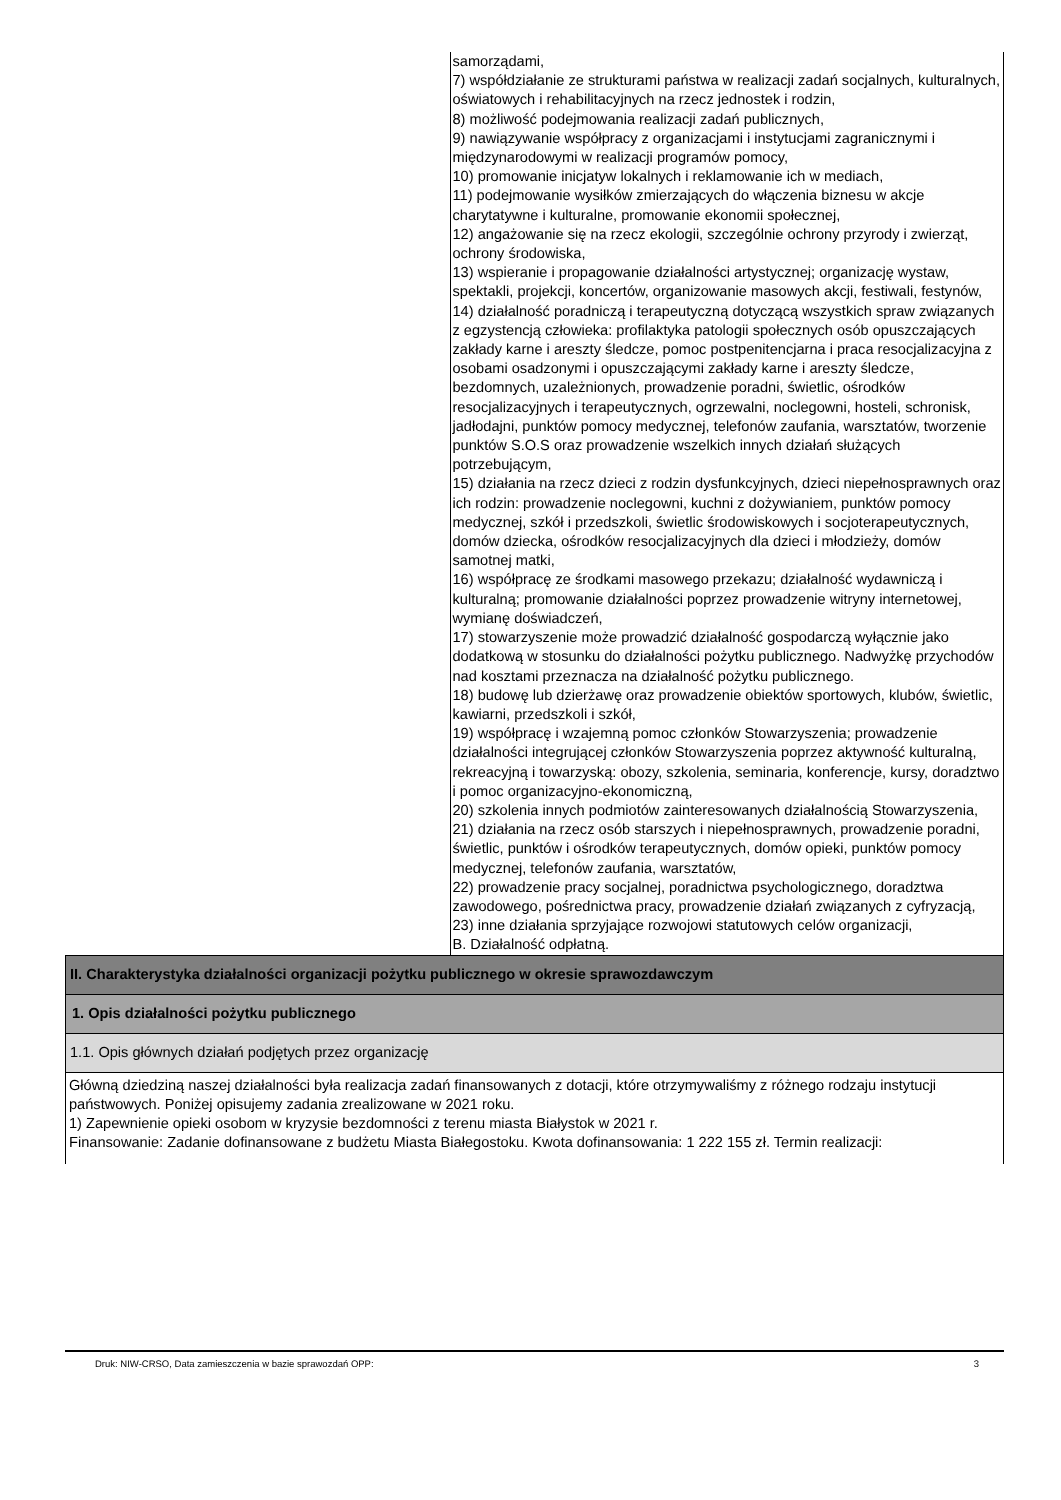| | samorządami, 7) współdziałanie ze strukturami państwa w realizacji zadań socjalnych, kulturalnych, oświatowych i rehabilitacyjnych na rzecz jednostek i rodzin, 8) możliwość podejmowania realizacji zadań publicznych, 9) nawiązywanie współpracy z organizacjami i instytucjami zagranicznymi i międzynarodowymi w realizacji programów pomocy, 10) promowanie inicjatyw lokalnych i reklamowanie ich w mediach, 11) podejmowanie wysiłków zmierzających do włączenia biznesu w akcje charytatywne i kulturalne, promowanie ekonomii społecznej, 12) angażowanie się na rzecz ekologii, szczególnie ochrony przyrody i zwierząt, ochrony środowiska, 13) wspieranie i propagowanie działalności artystycznej; organizację wystaw, spektakli, projekcji, koncertów, organizowanie masowych akcji, festiwali, festynów, 14) działalność poradniczą i terapeutyczną dotyczącą wszystkich spraw związanych z egzystencją człowieka: profilaktyka patologii społecznych osób opuszczających zakłady karne i areszty śledcze, pomoc postpenitencjarna i praca resocjalizacyjna z osobami osadzonymi i opuszczającymi zakłady karne i areszty śledcze, bezdomnych, uzależnionych, prowadzenie poradni, świetlic, ośrodków resocjalizacyjnych i terapeutycznych, ogrzewalni, noclegowni, hosteli, schronisk, jadłodajni, punktów pomocy medycznej, telefonów zaufania, warsztatów, tworzenie punktów S.O.S oraz prowadzenie wszelkich innych działań służących potrzebującym, 15) działania na rzecz dzieci z rodzin dysfunkcyjnych, dzieci niepełnosprawnych oraz ich rodzin: prowadzenie noclegowni, kuchni z dożywianiem, punktów pomocy medycznej, szkół i przedszkoli, świetlic środowiskowych i socjoterapeutycznych, domów dziecka, ośrodków resocjalizacyjnych dla dzieci i młodzieży, domów samotnej matki, 16) współpracę ze środkami masowego przekazu; działalność wydawniczą i kulturalną; promowanie działalności poprzez prowadzenie witryny internetowej, wymianę doświadczeń, 17) stowarzyszenie może prowadzić działalność gospodarczą wyłącznie jako dodatkową w stosunku do działalności pożytku publicznego. Nadwyżkę przychodów nad kosztami przeznacza na działalność pożytku publicznego. 18) budowę lub dzierżawę oraz prowadzenie obiektów sportowych, klubów, świetlic, kawiarni, przedszkoli i szkół, 19) współpracę i wzajemną pomoc członków Stowarzyszenia; prowadzenie działalności integrującej członków Stowarzyszenia poprzez aktywność kulturalną, rekreacyjną i towarzyską: obozy, szkolenia, seminaria, konferencje, kursy, doradztwo i pomoc organizacyjno-ekonomiczną, 20) szkolenia innych podmiotów zainteresowanych działalnością Stowarzyszenia, 21) działania na rzecz osób starszych i niepełnosprawnych, prowadzenie poradni, świetlic, punktów i ośrodków terapeutycznych, domów opieki, punktów pomocy medycznej, telefonów zaufania, warsztatów, 22) prowadzenie pracy socjalnej, poradnictwa psychologicznego, doradztwa zawodowego, pośrednictwa pracy, prowadzenie działań związanych z cyfryzacją, 23) inne działania sprzyjające rozwojowi statutowych celów organizacji, B. Działalność odpłatną. |
| II. Charakterystyka działalności organizacji pożytku publicznego w okresie sprawozdawczym | |
| 1. Opis działalności pożytku publicznego | |
| 1.1. Opis głównych działań podjętych przez organizację | |
| Główną dziedziną naszej działalności była realizacja zadań finansowanych z dotacji, które otrzymywaliśmy z różnego rodzaju instytucji państwowych. Poniżej opisujemy zadania zrealizowane w 2021 roku. 1) Zapewnienie opieki osobom w kryzysie bezdomności z terenu miasta Białystok w 2021 r. Finansowanie: Zadanie dofinansowane z budżetu Miasta Białegostoku. Kwota dofinansowania: 1 222 155 zł. Termin realizacji: | |
Druk: NIW-CRSO, Data zamieszczenia w bazie sprawozdań OPP: 3